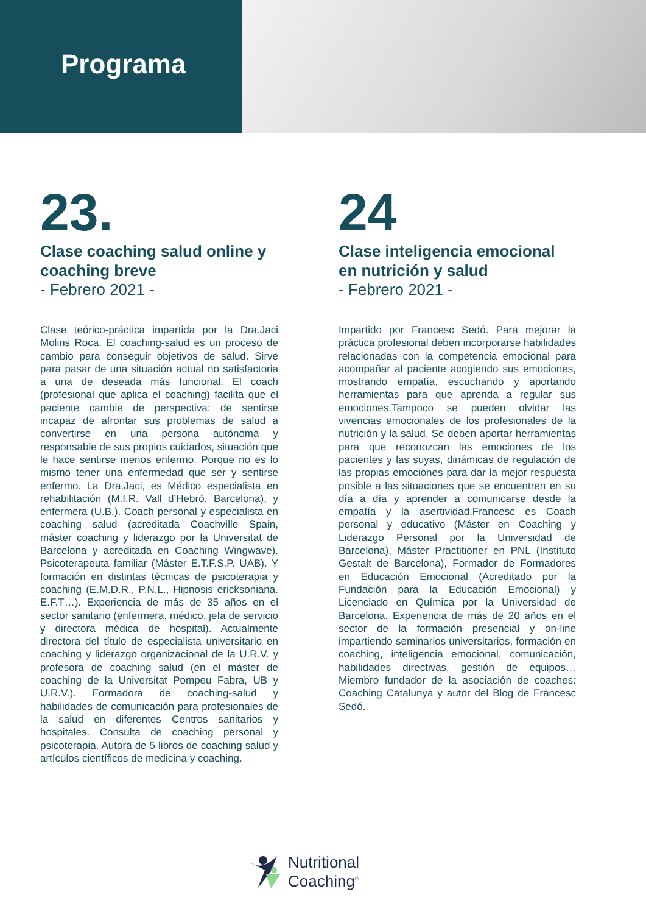Programa
23.
Clase coaching salud online y coaching breve
- Febrero 2021 -
Clase teórico-práctica impartida por la Dra.Jaci Molins Roca. El coaching-salud es un proceso de cambio para conseguir objetivos de salud. Sirve para pasar de una situación actual no satisfactoria a una de deseada más funcional. El coach (profesional que aplica el coaching) facilita que el paciente cambie de perspectiva: de sentirse incapaz de afrontar sus problemas de salud a convertirse en una persona autónoma y responsable de sus propios cuidados, situación que le hace sentirse menos enfermo. Porque no es lo mismo tener una enfermedad que ser y sentirse enfermo. La Dra.Jaci, es Médico especialista en rehabilitación (M.I.R. Vall d’Hebró. Barcelona), y enfermera (U.B.). Coach personal y especialista en coaching salud (acreditada Coachville Spain, máster coaching y liderazgo por la Universitat de Barcelona y acreditada en Coaching Wingwave). Psicoterapeuta familiar (Máster E.T.F.S.P. UAB). Y formación en distintas técnicas de psicoterapia y coaching (E.M.D.R., P.N.L., Hipnosis ericksoniana. E.F.T…). Experiencia de más de 35 años en el sector sanitario (enfermera, médico, jefa de servicio y directora médica de hospital). Actualmente directora del título de especialista universitario en coaching y liderazgo organizacional de la U.R.V. y profesora de coaching salud (en el máster de coaching de la Universitat Pompeu Fabra, UB y U.R.V.). Formadora de coaching-salud y habilidades de comunicación para profesionales de la salud en diferentes Centros sanitarios y hospitales. Consulta de coaching personal y psicoterapia. Autora de 5 libros de coaching salud y artículos científicos de medicina y coaching.
24
Clase inteligencia emocional en nutrición y salud
- Febrero 2021 -
Impartido por Francesc Sedó. Para mejorar la práctica profesional deben incorporarse habilidades relacionadas con la competencia emocional para acompañar al paciente acogiendo sus emociones, mostrando empatía, escuchando y aportando herramientas para que aprenda a regular sus emociones.Tampoco se pueden olvidar las vivencias emocionales de los profesionales de la nutrición y la salud. Se deben aportar herramientas para que reconozcan las emociones de los pacientes y las suyas, dinámicas de regulación de las propias emociones para dar la mejor respuesta posible a las situaciones que se encuentren en su día a día y aprender a comunicarse desde la empatía y la asertividad.Francesc es Coach personal y educativo (Máster en Coaching y Liderazgo Personal por la Universidad de Barcelona), Máster Practitioner en PNL (Instituto Gestalt de Barcelona), Formador de Formadores en Educación Emocional (Acreditado por la Fundación para la Educación Emocional) y Licenciado en Química por la Universidad de Barcelona. Experiencia de más de 20 años en el sector de la formación presencial y on-line impartiendo seminarios universitarios, formación en coaching, inteligencia emocional, comunicación, habilidades directivas, gestión de equipos…Miembro fundador de la asociación de coaches: Coaching Catalunya y autor del Blog de Francesc Sedó.
Nutritional
Coaching<sup>®</sup>